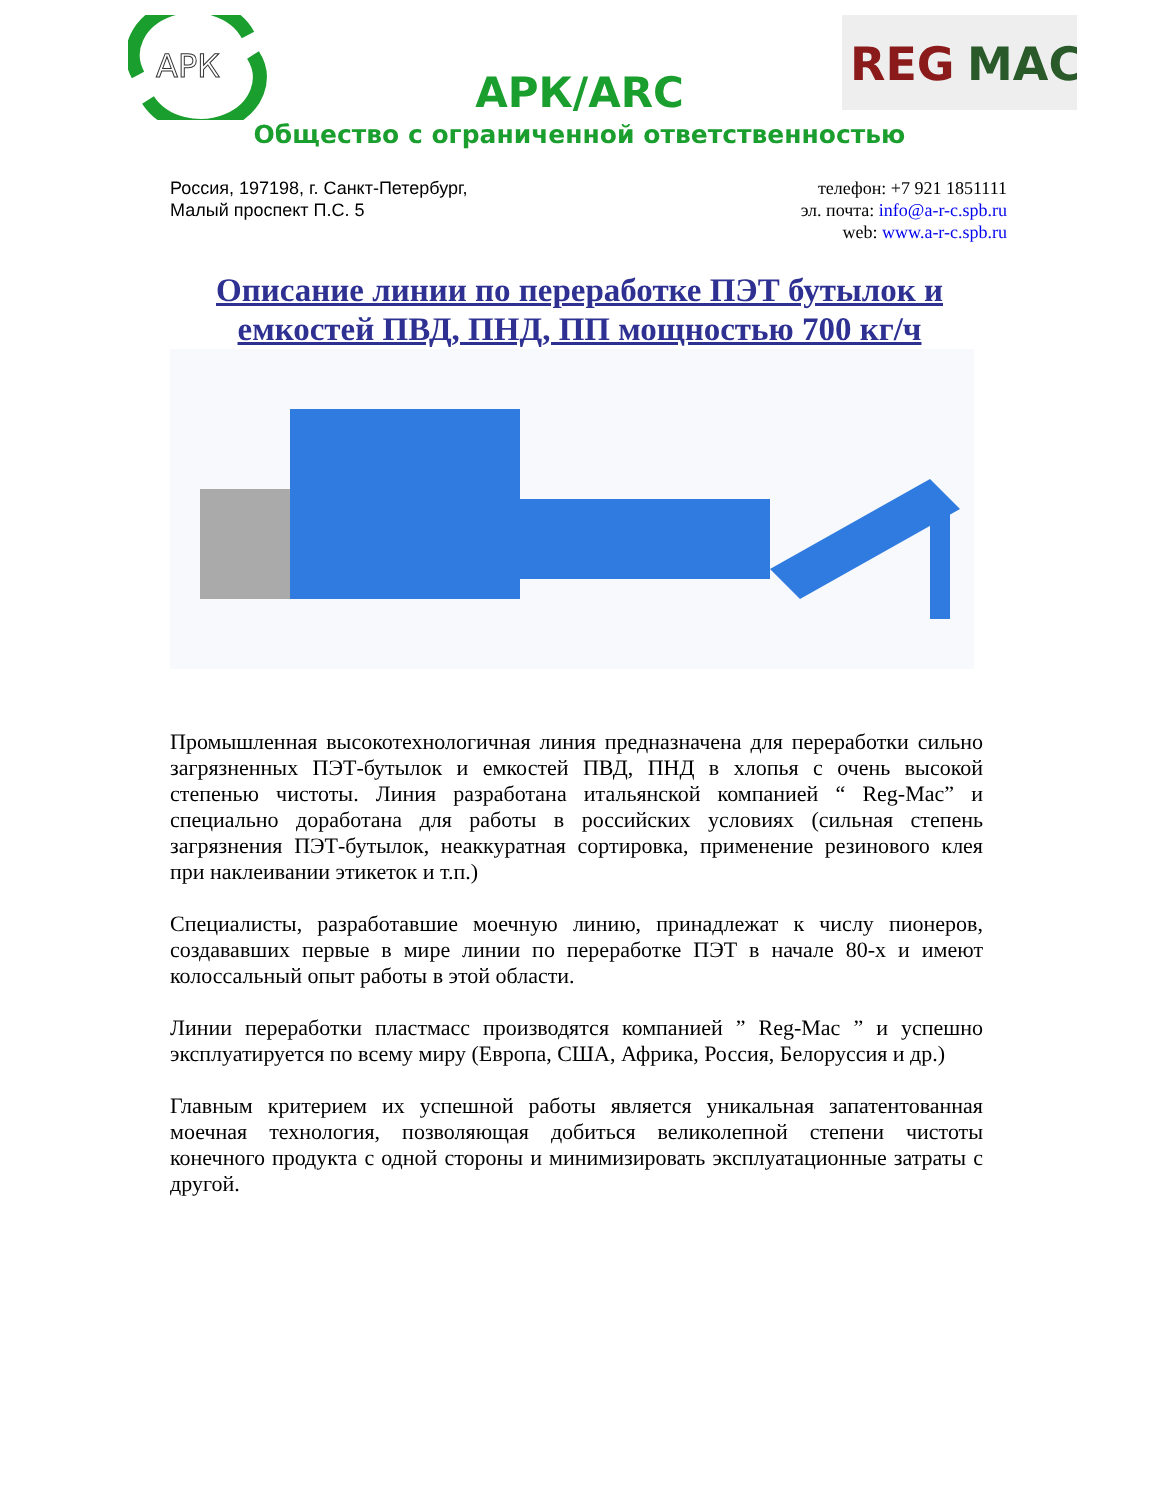АРК
АРК/ARC
REG
MAC
Общество с ограниченной ответственностью
Россия, 197198, г. Санкт-Петербург,
Малый проспект П.С. 5
телефон: +7 921 1851111
эл. почта: info@a-r-c.spb.ru
web: www.a-r-c.spb.ru
Описание линии по переработке ПЭТ бутылок и емкостей ПВД, ПНД, ПП мощностью 700 кг/ч
Промышленная высокотехнологичная линия предназначена для переработки сильно загрязненных ПЭТ-бутылок и емкостей ПВД, ПНД в хлопья с очень высокой степенью чистоты. Линия разработана итальянской компанией “ Reg-Mac” и специально доработана для работы в российских условиях (сильная степень загрязнения ПЭТ-бутылок, неаккуратная сортировка, применение резинового клея при наклеивании этикеток и т.п.)
Специалисты, разработавшие моечную линию, принадлежат к числу пионеров, создававших первые в мире линии по переработке ПЭТ в начале 80-х и имеют колоссальный опыт работы в этой области.
Линии переработки пластмасс производятся компанией ” Reg-Mac ” и успешно эксплуатируется по всему миру (Европа, США, Африка, Россия, Белоруссия и др.)
Главным критерием их успешной работы является уникальная запатентованная моечная технология, позволяющая добиться великолепной степени чистоты конечного продукта с одной стороны и минимизировать эксплуатационные затраты с другой.